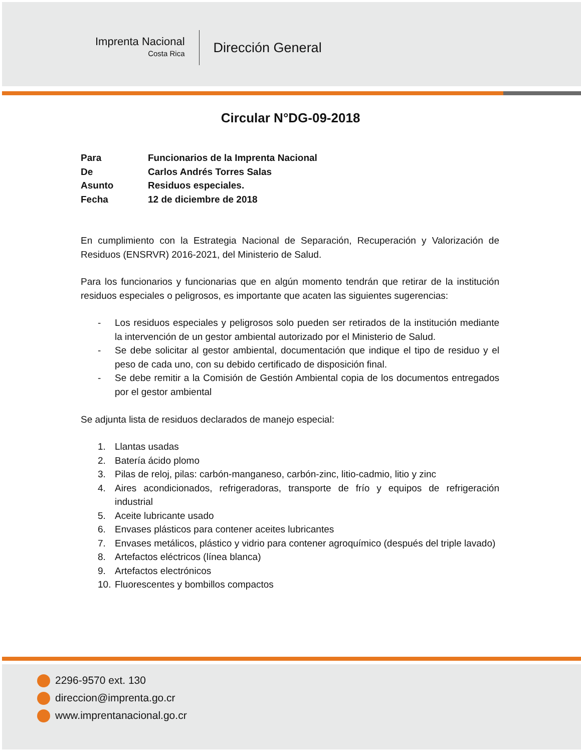Imprenta Nacional
Costa Rica
Dirección General
Circular N°DG-09-2018
| Para | Funcionarios de la Imprenta Nacional |
| De | Carlos Andrés Torres Salas |
| Asunto | Residuos especiales. |
| Fecha | 12 de diciembre de 2018 |
En cumplimiento con la Estrategia Nacional de Separación, Recuperación y Valorización de Residuos (ENSRVR) 2016-2021, del Ministerio de Salud.
Para los funcionarios y funcionarias que en algún momento tendrán que retirar de la institución residuos especiales o peligrosos, es importante que acaten las siguientes sugerencias:
- Los residuos especiales y peligrosos solo pueden ser retirados de la institución mediante la intervención de un gestor ambiental autorizado por el Ministerio de Salud.
- Se debe solicitar al gestor ambiental, documentación que indique el tipo de residuo y el peso de cada uno, con su debido certificado de disposición final.
- Se debe remitir a la Comisión de Gestión Ambiental copia de los documentos entregados por el gestor ambiental
Se adjunta lista de residuos declarados de manejo especial:
1. Llantas usadas
2. Batería ácido plomo
3. Pilas de reloj, pilas: carbón-manganeso, carbón-zinc, litio-cadmio, litio y zinc
4. Aires acondicionados, refrigeradoras, transporte de frío y equipos de refrigeración industrial
5. Aceite lubricante usado
6. Envases plásticos para contener aceites lubricantes
7. Envases metálicos, plástico y vidrio para contener agroquímico (después del triple lavado)
8. Artefactos eléctricos (línea blanca)
9. Artefactos electrónicos
10. Fluorescentes y bombillos compactos
2296-9570 ext. 130
direccion@imprenta.go.cr
www.imprentanacional.go.cr